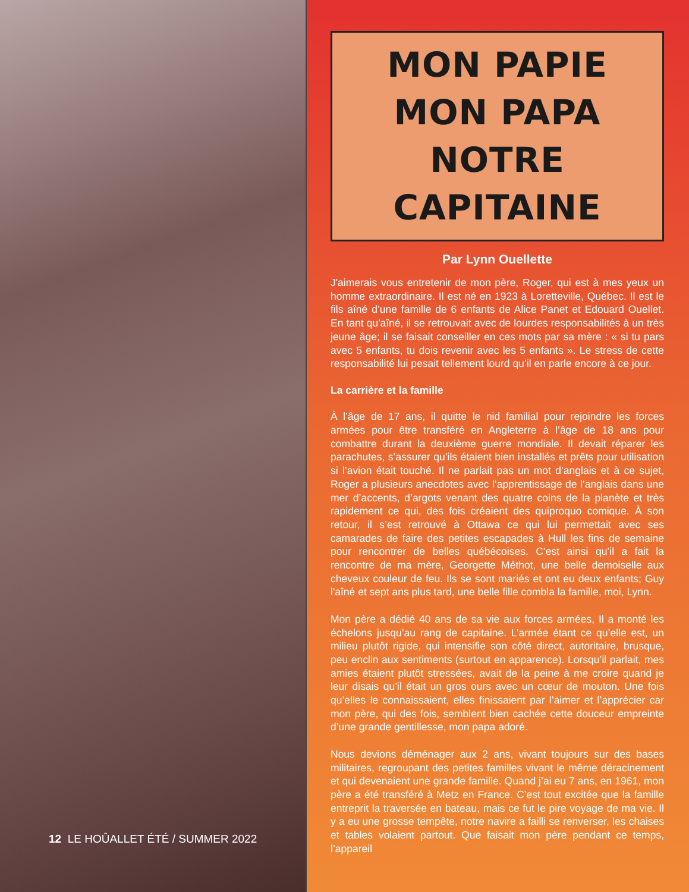12 LE HOÛALLET ÉTÉ / SUMMER 2022
MON PAPIE
MON PAPA
NOTRE CAPITAINE
Par Lynn Ouellette
J'aimerais vous entretenir de mon père, Roger, qui est à mes yeux un homme extraordinaire. Il est né en 1923 à Loretteville, Québec. Il est le fils aîné d’une famille de 6 enfants de Alice Panet et Edouard Ouellet. En tant qu'aîné, il se retrouvait avec de lourdes responsabilités à un très jeune âge; il se faisait conseiller en ces mots par sa mère : « si tu pars avec 5 enfants, tu dois revenir avec les 5 enfants ». Le stress de cette responsabilité lui pesait tellement lourd qu’il en parle encore à ce jour.
La carrière et la famille
À l’âge de 17 ans, il quitte le nid familial pour rejoindre les forces armées pour être transféré en Angleterre à l’âge de 18 ans pour combattre durant la deuxième guerre mondiale. Il devait réparer les parachutes, s’assurer qu’ils étaient bien installés et prêts pour utilisation si l’avion était touché. Il ne parlait pas un mot d’anglais et à ce sujet, Roger a plusieurs anecdotes avec l’apprentissage de l’anglais dans une mer d’accents, d’argots venant des quatre coins de la planète et très rapidement ce qui, des fois créaient des quiproquo comique. À son retour, il s’est retrouvé à Ottawa ce qui lui permettait avec ses camarades de faire des petites escapades à Hull les fins de semaine pour rencontrer de belles québécoises. C’est ainsi qu’il a fait la rencontre de ma mère, Georgette Méthot, une belle demoiselle aux cheveux couleur de feu. Ils se sont mariés et ont eu deux enfants; Guy l'aîné et sept ans plus tard, une belle fille combla la famille, moi, Lynn.
Mon père a dédié 40 ans de sa vie aux forces armées, Il a monté les échelons jusqu’au rang de capitaine. L’armée étant ce qu’elle est, un milieu plutôt rigide, qui intensifie son côté direct, autoritaire, brusque, peu enclin aux sentiments (surtout en apparence). Lorsqu’il parlait, mes amies étaient plutôt stressées, avait de la peine à me croire quand je leur disais qu’il était un gros ours avec un cœur de mouton. Une fois qu’elles le connaissaient, elles finissaient par l’aimer et l’apprécier car mon père, qui des fois, semblent bien cachée cette douceur empreinte d’une grande gentillesse, mon papa adoré.
Nous devions déménager aux 2 ans, vivant toujours sur des bases militaires, regroupant des petites familles vivant le même déracinement et qui devenaient une grande famille. Quand j’ai eu 7 ans, en 1961, mon père a été transféré à Metz en France. C’est tout excitée que la famille entreprit la traversée en bateau, mais ce fut le pire voyage de ma vie. Il y a eu une grosse tempête, notre navire a failli se renverser, les chaises et tables volaient partout. Que faisait mon père pendant ce temps, l’appareil